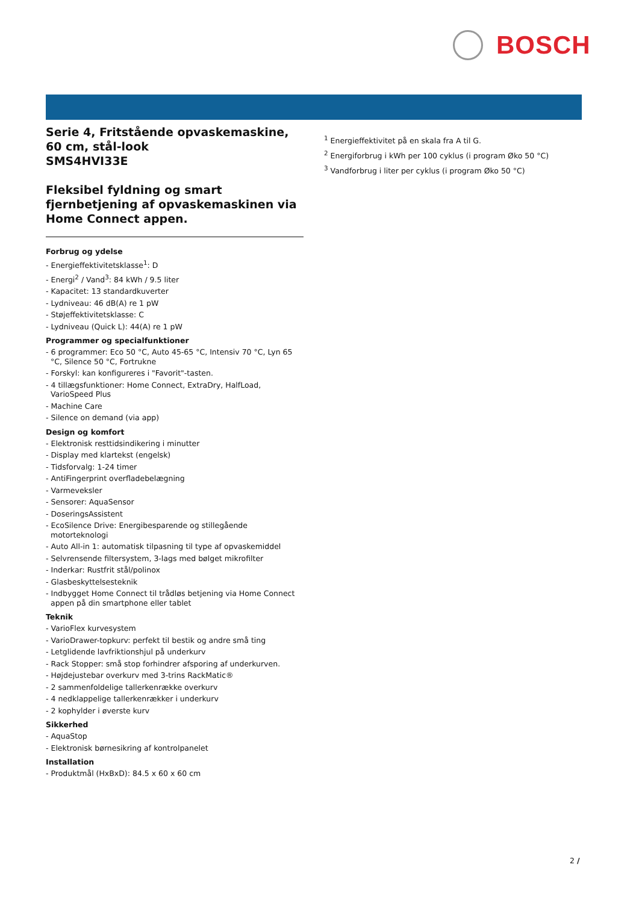BOSCH
Serie 4, Fritstående opvaskemaskine, 60 cm, stål-look
SMS4HVI33E
Fleksibel fyldning og smart fjernbetjening af opvaskemaskinen via Home Connect appen.
Forbrug og ydelse
- Energieffektivitetsklasse<sup>1</sup>: D
- Energi<sup>2</sup> / Vand<sup>3</sup>: 84 kWh / 9.5 liter
- Kapacitet: 13 standardkuverter
- Lydniveau: 46 dB(A) re 1 pW
- Støjeffektivitetsklasse: C
- Lydniveau (Quick L): 44(A) re 1 pW
Programmer og specialfunktioner
- 6 programmer: Eco 50 °C, Auto 45-65 °C, Intensiv 70 °C, Lyn 65 °C, Silence 50 °C, Fortrukne
- Forskyl: kan konfigureres i "Favorit"-tasten.
- 4 tillægsfunktioner: Home Connect, ExtraDry, HalfLoad, VarioSpeed Plus
- Machine Care
- Silence on demand (via app)
Design og komfort
- Elektronisk resttidsindikering i minutter
- Display med klartekst (engelsk)
- Tidsforvalg: 1-24 timer
- AntiFingerprint overfladebelægning
- Varmeveksler
- Sensorer: AquaSensor
- DoseringsAssistent
- EcoSilence Drive: Energibesparende og stillegående motorteknologi
- Auto All-in 1: automatisk tilpasning til type af opvaskemiddel
- Selvrensende filtersystem, 3-lags med bølget mikrofilter
- Inderkar: Rustfrit stål/polinox
- Glasbeskyttelsesteknik
- Indbygget Home Connect til trådløs betjening via Home Connect appen på din smartphone eller tablet
Teknik
- VarioFlex kurvesystem
- VarioDrawer-topkurv: perfekt til bestik og andre små ting
- Letglidende lavfriktionshjul på underkurv
- Rack Stopper: små stop forhindrer afsporing af underkurven.
- Højdejustebar overkurv med 3-trins RackMatic®
- 2 sammenfoldelige tallerkenrække overkurv
- 4 nedklappelige tallerkenrækker i underkurv
- 2 kophylder i øverste kurv
Sikkerhed
- AquaStop
- Elektronisk børnesikring af kontrolpanelet
Installation
- Produktmål (HxBxD): 84.5 x 60 x 60 cm
<sup>1</sup> Energieffektivitet på en skala fra A til G.
<sup>2</sup> Energiforbrug i kWh per 100 cyklus (i program Øko 50 °C)
<sup>3</sup> Vandforbrug i liter per cyklus (i program Øko 50 °C)
2 /